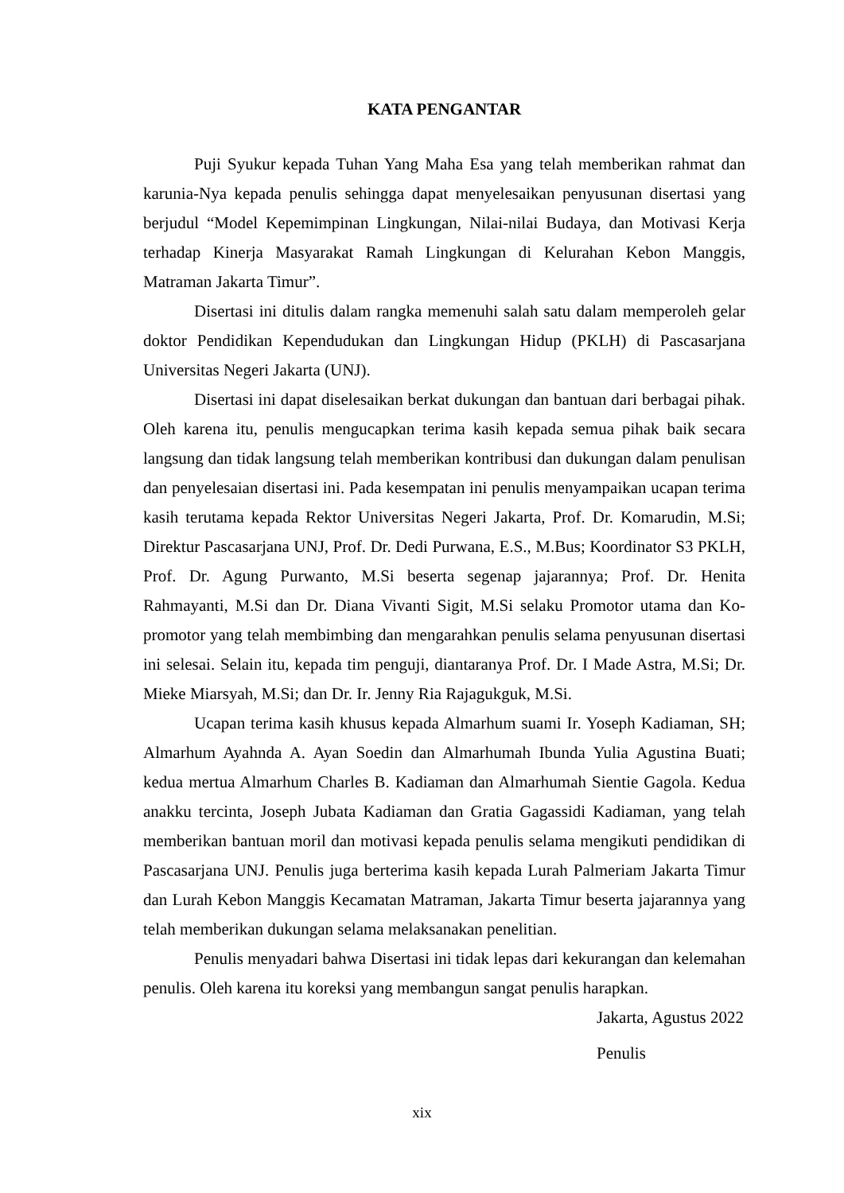KATA PENGANTAR
Puji Syukur kepada Tuhan Yang Maha Esa yang telah memberikan rahmat dan karunia-Nya kepada penulis sehingga dapat menyelesaikan penyusunan disertasi yang berjudul “Model Kepemimpinan Lingkungan, Nilai-nilai Budaya, dan Motivasi Kerja terhadap Kinerja Masyarakat Ramah Lingkungan di Kelurahan Kebon Manggis, Matraman Jakarta Timur”.
Disertasi ini ditulis dalam rangka memenuhi salah satu dalam memperoleh gelar doktor Pendidikan Kependudukan dan Lingkungan Hidup (PKLH) di Pascasarjana Universitas Negeri Jakarta (UNJ).
Disertasi ini dapat diselesaikan berkat dukungan dan bantuan dari berbagai pihak. Oleh karena itu, penulis mengucapkan terima kasih kepada semua pihak baik secara langsung dan tidak langsung telah memberikan kontribusi dan dukungan dalam penulisan dan penyelesaian disertasi ini. Pada kesempatan ini penulis menyampaikan ucapan terima kasih terutama kepada Rektor Universitas Negeri Jakarta, Prof. Dr. Komarudin, M.Si; Direktur Pascasarjana UNJ, Prof. Dr. Dedi Purwana, E.S., M.Bus; Koordinator S3 PKLH, Prof. Dr. Agung Purwanto, M.Si beserta segenap jajarannya; Prof. Dr. Henita Rahmayanti, M.Si dan Dr. Diana Vivanti Sigit, M.Si selaku Promotor utama dan Ko-promotor yang telah membimbing dan mengarahkan penulis selama penyusunan disertasi ini selesai. Selain itu, kepada tim penguji, diantaranya Prof. Dr. I Made Astra, M.Si; Dr. Mieke Miarsyah, M.Si; dan Dr. Ir. Jenny Ria Rajagukguk, M.Si.
Ucapan terima kasih khusus kepada Almarhum suami Ir. Yoseph Kadiaman, SH; Almarhum Ayahnda A. Ayan Soedin dan Almarhumah Ibunda Yulia Agustina Buati; kedua mertua Almarhum Charles B. Kadiaman dan Almarhumah Sientie Gagola. Kedua anakku tercinta, Joseph Jubata Kadiaman dan Gratia Gagassidi Kadiaman, yang telah memberikan bantuan moril dan motivasi kepada penulis selama mengikuti pendidikan di Pascasarjana UNJ. Penulis juga berterima kasih kepada Lurah Palmeriam Jakarta Timur dan Lurah Kebon Manggis Kecamatan Matraman, Jakarta Timur beserta jajarannya yang telah memberikan dukungan selama melaksanakan penelitian.
Penulis menyadari bahwa Disertasi ini tidak lepas dari kekurangan dan kelemahan penulis. Oleh karena itu koreksi yang membangun sangat penulis harapkan.
Jakarta, Agustus 2022
Penulis
xix